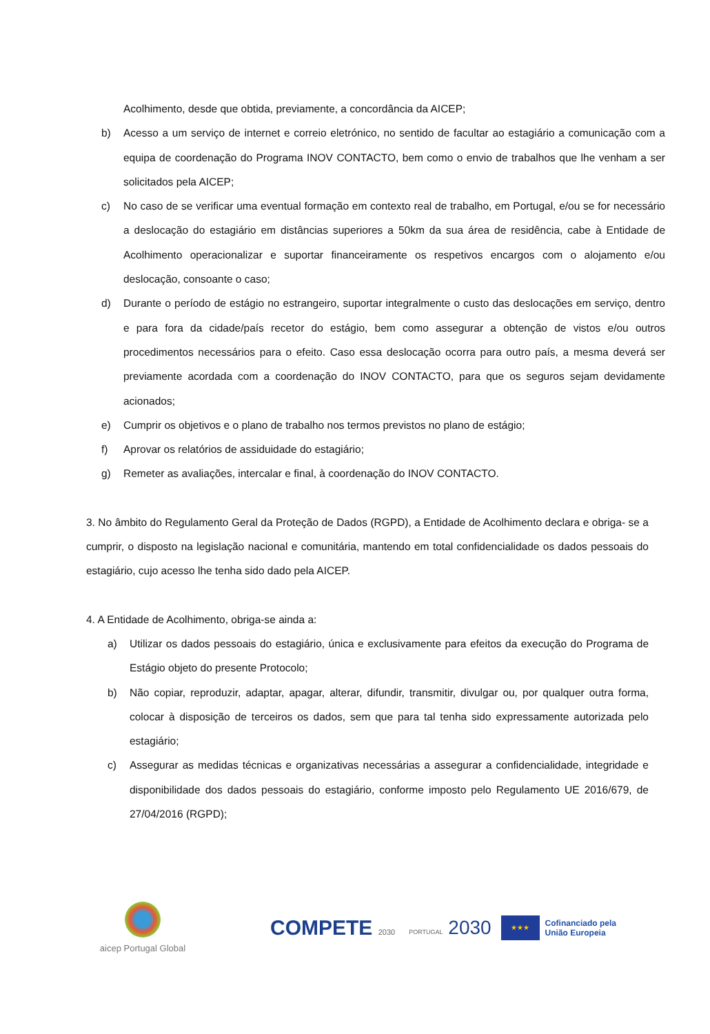Acolhimento, desde que obtida, previamente, a concordância da AICEP;
b) Acesso a um serviço de internet e correio eletrónico, no sentido de facultar ao estagiário a comunicação com a equipa de coordenação do Programa INOV CONTACTO, bem como o envio de trabalhos que lhe venham a ser solicitados pela AICEP;
c) No caso de se verificar uma eventual formação em contexto real de trabalho, em Portugal, e/ou se for necessário a deslocação do estagiário em distâncias superiores a 50km da sua área de residência, cabe à Entidade de Acolhimento operacionalizar e suportar financeiramente os respetivos encargos com o alojamento e/ou deslocação, consoante o caso;
d) Durante o período de estágio no estrangeiro, suportar integralmente o custo das deslocações em serviço, dentro e para fora da cidade/país recetor do estágio, bem como assegurar a obtenção de vistos e/ou outros procedimentos necessários para o efeito. Caso essa deslocação ocorra para outro país, a mesma deverá ser previamente acordada com a coordenação do INOV CONTACTO, para que os seguros sejam devidamente acionados;
e) Cumprir os objetivos e o plano de trabalho nos termos previstos no plano de estágio;
f) Aprovar os relatórios de assiduidade do estagiário;
g) Remeter as avaliações, intercalar e final, à coordenação do INOV CONTACTO.
3. No âmbito do Regulamento Geral da Proteção de Dados (RGPD), a Entidade de Acolhimento declara e obriga- se a cumprir, o disposto na legislação nacional e comunitária, mantendo em total confidencialidade os dados pessoais do estagiário, cujo acesso lhe tenha sido dado pela AICEP.
4. A Entidade de Acolhimento, obriga-se ainda a:
a) Utilizar os dados pessoais do estagiário, única e exclusivamente para efeitos da execução do Programa de Estágio objeto do presente Protocolo;
b) Não copiar, reproduzir, adaptar, apagar, alterar, difundir, transmitir, divulgar ou, por qualquer outra forma, colocar à disposição de terceiros os dados, sem que para tal tenha sido expressamente autorizada pelo estagiário;
c) Assegurar as medidas técnicas e organizativas necessárias a assegurar a confidencialidade, integridade e disponibilidade dos dados pessoais do estagiário, conforme imposto pelo Regulamento UE 2016/679, de 27/04/2016 (RGPD);
aicep Portugal Global
COMPETE 2030
PORTUGAL 2030
★★★
Cofinanciado pela
União Europeia